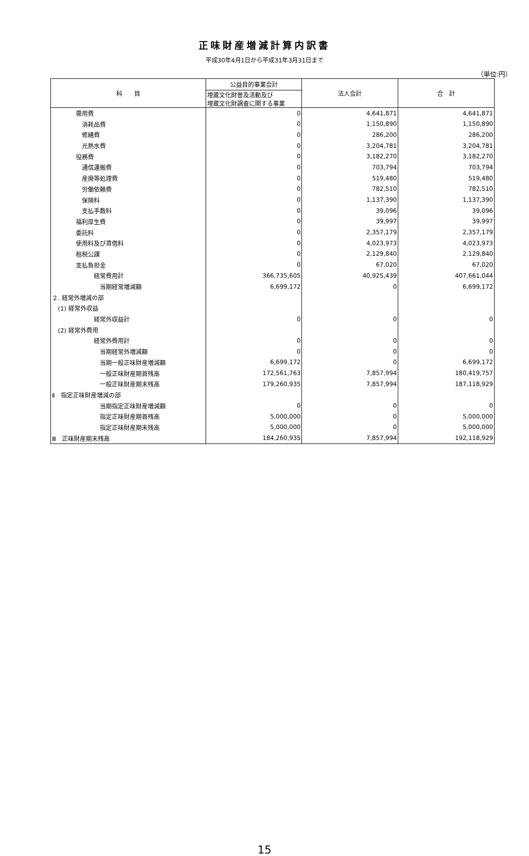正味財産増減計算内訳書
平成30年4月1日から平成31年3月31日まで
（単位:円）
| 科 目 | 公益目的事業会計 | 法人会計 | 合 計 |
| --- | --- | --- | --- |
| | 埋蔵文化財普及活動及び 埋蔵文化財調査に関する事業 | | |
| 需用費 | 0 | 4,641,871 | 4,641,871 |
| 消耗品費 | 0 | 1,150,890 | 1,150,890 |
| 修繕費 | 0 | 286,200 | 286,200 |
| 光熱水費 | 0 | 3,204,781 | 3,204,781 |
| 役務費 | 0 | 3,182,270 | 3,182,270 |
| 通信運搬費 | 0 | 703,794 | 703,794 |
| 産廃等処理費 | 0 | 519,480 | 519,480 |
| 労働依頼費 | 0 | 782,510 | 782,510 |
| 保険料 | 0 | 1,137,390 | 1,137,390 |
| 支払手数料 | 0 | 39,096 | 39,096 |
| 福利厚生費 | 0 | 39,997 | 39,997 |
| 委託料 | 0 | 2,357,179 | 2,357,179 |
| 使用料及び賃借料 | 0 | 4,023,973 | 4,023,973 |
| 租税公課 | 0 | 2,129,840 | 2,129,840 |
| 支払負担金 | 0 | 67,020 | 67,020 |
| 経常費用計 | 366,735,605 | 40,925,439 | 407,661,044 |
| 当期経常増減額 | 6,699,172 | 0 | 6,699,172 |
| ２. 経常外増減の部 | | | |
| (1) 経常外収益 | | | |
| 経常外収益計 | 0 | 0 | 0 |
| (2) 経常外費用 | | | |
| 経常外費用計 | 0 | 0 | 0 |
| 当期経常外増減額 | 0 | 0 | 0 |
| 当期一般正味財産増減額 | 6,699,172 | 0 | 6,699,172 |
| 一般正味財産期首残高 | 172,561,763 | 7,857,994 | 180,419,757 |
| 一般正味財産期末残高 | 179,260,935 | 7,857,994 | 187,118,929 |
| Ⅱ 指定正味財産増減の部 | | | |
| 当期指定正味財産増減額 | 0 | 0 | 0 |
| 指定正味財産期首残高 | 5,000,000 | 0 | 5,000,000 |
| 指定正味財産期末残高 | 5,000,000 | 0 | 5,000,000 |
| Ⅲ 正味財産期末残高 | 184,260,935 | 7,857,994 | 192,118,929 |
15